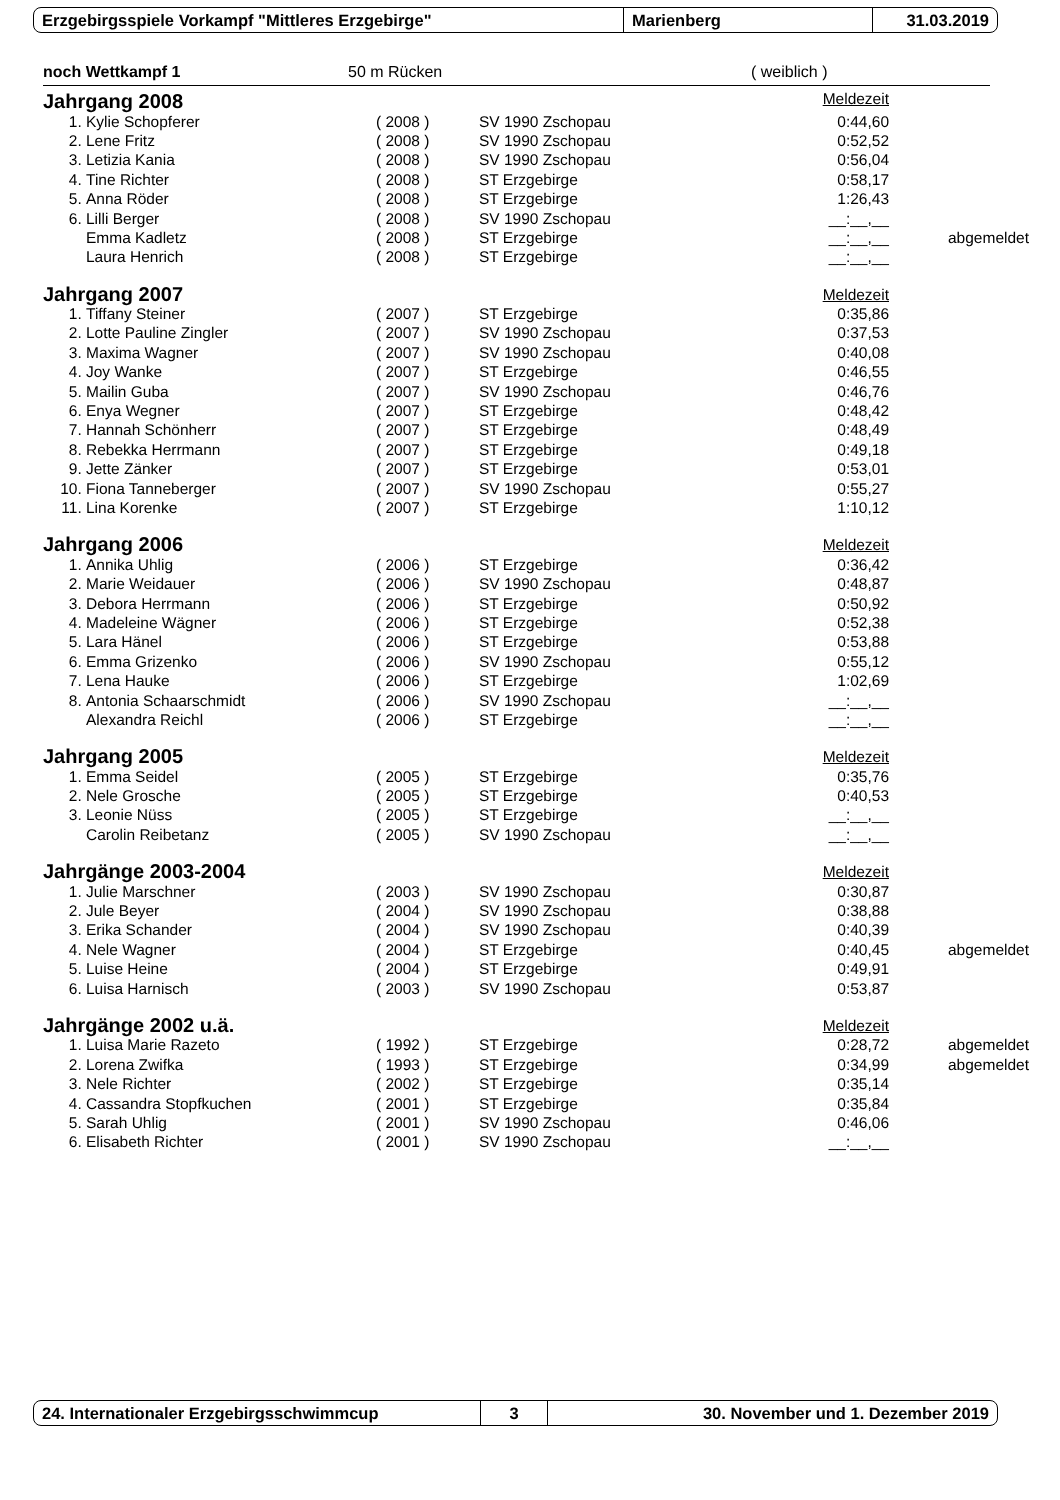Erzgebirgsspiele Vorkampf "Mittleres Erzgebirge" Marienberg 31.03.2019
noch Wettkampf 1 50 m Rücken ( weiblich )
| Jahrgang 2008 | | | | Meldezeit | |
| 1. | Kylie Schopferer | ( 2008 ) | SV 1990 Zschopau | 0:44,60 | |
| 2. | Lene Fritz | ( 2008 ) | SV 1990 Zschopau | 0:52,52 | |
| 3. | Letizia Kania | ( 2008 ) | SV 1990 Zschopau | 0:56,04 | |
| 4. | Tine Richter | ( 2008 ) | ST Erzgebirge | 0:58,17 | |
| 5. | Anna Röder | ( 2008 ) | ST Erzgebirge | 1:26,43 | |
| 6. | Lilli Berger | ( 2008 ) | SV 1990 Zschopau | __:__,__ | |
| | Emma Kadletz | ( 2008 ) | ST Erzgebirge | __:__,__ | abgemeldet |
| | Laura Henrich | ( 2008 ) | ST Erzgebirge | __:__,__ | |
| Jahrgang 2007 | | | | Meldezeit | |
| 1. | Tiffany Steiner | ( 2007 ) | ST Erzgebirge | 0:35,86 | |
| 2. | Lotte Pauline Zingler | ( 2007 ) | SV 1990 Zschopau | 0:37,53 | |
| 3. | Maxima Wagner | ( 2007 ) | SV 1990 Zschopau | 0:40,08 | |
| 4. | Joy Wanke | ( 2007 ) | ST Erzgebirge | 0:46,55 | |
| 5. | Mailin Guba | ( 2007 ) | SV 1990 Zschopau | 0:46,76 | |
| 6. | Enya Wegner | ( 2007 ) | ST Erzgebirge | 0:48,42 | |
| 7. | Hannah Schönherr | ( 2007 ) | ST Erzgebirge | 0:48,49 | |
| 8. | Rebekka Herrmann | ( 2007 ) | ST Erzgebirge | 0:49,18 | |
| 9. | Jette Zänker | ( 2007 ) | ST Erzgebirge | 0:53,01 | |
| 10. | Fiona Tanneberger | ( 2007 ) | SV 1990 Zschopau | 0:55,27 | |
| 11. | Lina Korenke | ( 2007 ) | ST Erzgebirge | 1:10,12 | |
| Jahrgang 2006 | | | | Meldezeit | |
| 1. | Annika Uhlig | ( 2006 ) | ST Erzgebirge | 0:36,42 | |
| 2. | Marie Weidauer | ( 2006 ) | SV 1990 Zschopau | 0:48,87 | |
| 3. | Debora Herrmann | ( 2006 ) | ST Erzgebirge | 0:50,92 | |
| 4. | Madeleine Wägner | ( 2006 ) | ST Erzgebirge | 0:52,38 | |
| 5. | Lara Hänel | ( 2006 ) | ST Erzgebirge | 0:53,88 | |
| 6. | Emma Grizenko | ( 2006 ) | SV 1990 Zschopau | 0:55,12 | |
| 7. | Lena Hauke | ( 2006 ) | ST Erzgebirge | 1:02,69 | |
| 8. | Antonia Schaarschmidt | ( 2006 ) | SV 1990 Zschopau | __:__,__ | |
| | Alexandra Reichl | ( 2006 ) | ST Erzgebirge | __:__,__ | |
| Jahrgang 2005 | | | | Meldezeit | |
| 1. | Emma Seidel | ( 2005 ) | ST Erzgebirge | 0:35,76 | |
| 2. | Nele Grosche | ( 2005 ) | ST Erzgebirge | 0:40,53 | |
| 3. | Leonie Nüss | ( 2005 ) | ST Erzgebirge | __:__,__ | |
| | Carolin Reibetanz | ( 2005 ) | SV 1990 Zschopau | __:__,__ | |
| Jahrgänge 2003-2004 | | | | Meldezeit | |
| 1. | Julie Marschner | ( 2003 ) | SV 1990 Zschopau | 0:30,87 | |
| 2. | Jule Beyer | ( 2004 ) | SV 1990 Zschopau | 0:38,88 | |
| 3. | Erika Schander | ( 2004 ) | SV 1990 Zschopau | 0:40,39 | |
| 4. | Nele Wagner | ( 2004 ) | ST Erzgebirge | 0:40,45 | abgemeldet |
| 5. | Luise Heine | ( 2004 ) | ST Erzgebirge | 0:49,91 | |
| 6. | Luisa Harnisch | ( 2003 ) | SV 1990 Zschopau | 0:53,87 | |
| Jahrgänge 2002 u.ä. | | | | Meldezeit | |
| 1. | Luisa Marie Razeto | ( 1992 ) | ST Erzgebirge | 0:28,72 | abgemeldet |
| 2. | Lorena Zwifka | ( 1993 ) | ST Erzgebirge | 0:34,99 | abgemeldet |
| 3. | Nele Richter | ( 2002 ) | ST Erzgebirge | 0:35,14 | |
| 4. | Cassandra Stopfkuchen | ( 2001 ) | ST Erzgebirge | 0:35,84 | |
| 5. | Sarah Uhlig | ( 2001 ) | SV 1990 Zschopau | 0:46,06 | |
| 6. | Elisabeth Richter | ( 2001 ) | SV 1990 Zschopau | __:__,__ | |
24. Internationaler Erzgebirgsschwimmcup 3 30. November und 1. Dezember 2019